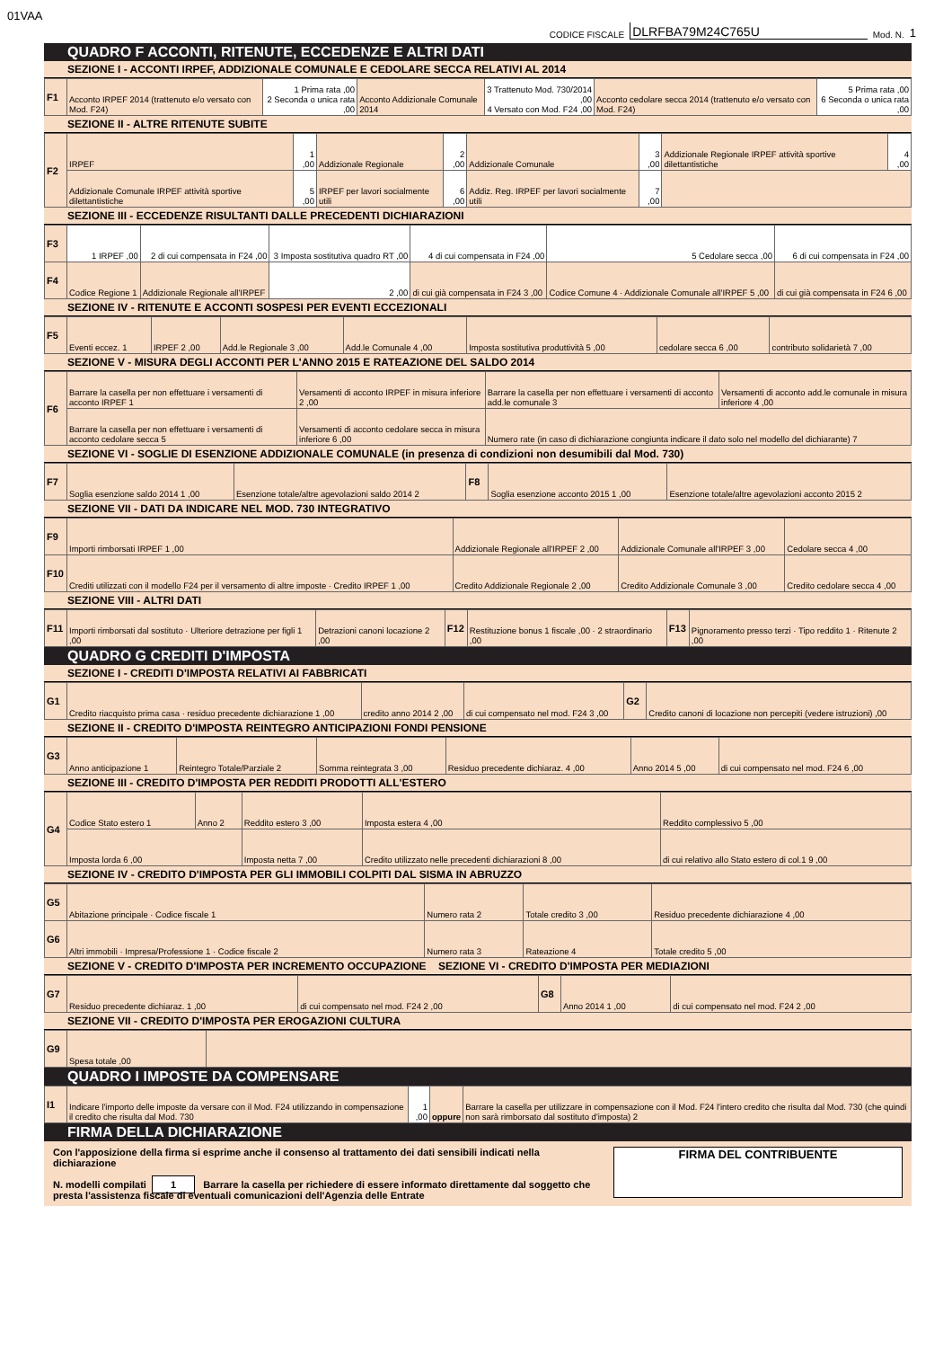01VAA
CODICE FISCALE DLRFBA79M24C765U Mod. N. 1
QUADRO F ACCONTI, RITENUTE, ECCEDENZE E ALTRI DATI
SEZIONE I - ACCONTI IRPEF, ADDIZIONALE COMUNALE E CEDOLARE SECCA RELATIVI AL 2014
| F1 | Acconto IRPEF 2014 (trattenuto e/o versato con Mod. F24) | 1 Prima rata ,00 2 Seconda o unica rata ,00 | Acconto Addizionale Comunale 2014 | 3 Trattenuto Mod. 730/2014 ,00 4 Versato con Mod. F24 ,00 | Acconto cedolare secca 2014 (trattenuto e/o versato con Mod. F24) | 5 Prima rata ,00 6 Seconda o unica rata ,00 |
SEZIONE II - ALTRE RITENUTE SUBITE
| F2 | IRPEF | 1 ,00 | Addizionale Regionale | 2 ,00 | Addizionale Comunale | 3 ,00 | Addizionale Regionale IRPEF attività sportive dilettantistiche | 4 ,00 |
| | Addizionale Comunale IRPEF attività sportive dilettantistiche | 5 ,00 | IRPEF per lavori socialmente utili | 6 ,00 | Addiz. Reg. IRPEF per lavori socialmente utili | 7 ,00 | | |
SEZIONE III - ECCEDENZE RISULTANTI DALLE PRECEDENTI DICHIARAZIONI
| F3 | 1 IRPEF ,00 | 2 di cui compensata in F24 ,00 | 3 Imposta sostitutiva quadro RT ,00 | 4 di cui compensata in F24 ,00 | 5 Cedolare secca ,00 | 6 di cui compensata in F24 ,00 |
| F4 | Codice Regione 1 | Addizionale Regionale all'IRPEF | 2 ,00 | di cui già compensata in F24 3 ,00 | Codice Comune 4 · Addizionale Comunale all'IRPEF 5 ,00 | di cui già compensata in F24 6 ,00 |
SEZIONE IV - RITENUTE E ACCONTI SOSPESI PER EVENTI ECCEZIONALI
| F5 | Eventi eccez. 1 | IRPEF 2 ,00 | Add.le Regionale 3 ,00 | Add.le Comunale 4 ,00 | Imposta sostitutiva produttività 5 ,00 | cedolare secca 6 ,00 | contributo solidarietà 7 ,00 |
SEZIONE V - MISURA DEGLI ACCONTI PER L'ANNO 2015 E RATEAZIONE DEL SALDO 2014
| F6 | Barrare la casella per non effettuare i versamenti di acconto IRPEF 1 | Versamenti di acconto IRPEF in misura inferiore 2 ,00 | Barrare la casella per non effettuare i versamenti di acconto add.le comunale 3 | Versamenti di acconto add.le comunale in misura inferiore 4 ,00 |
| | Barrare la casella per non effettuare i versamenti di acconto cedolare secca 5 | Versamenti di acconto cedolare secca in misura inferiore 6 ,00 | Numero rate (in caso di dichiarazione congiunta indicare il dato solo nel modello del dichiarante) 7 | |
SEZIONE VI - SOGLIE DI ESENZIONE ADDIZIONALE COMUNALE (in presenza di condizioni non desumibili dal Mod. 730)
| F7 | Soglia esenzione saldo 2014 1 ,00 | Esenzione totale/altre agevolazioni saldo 2014 2 | F8 | Soglia esenzione acconto 2015 1 ,00 | Esenzione totale/altre agevolazioni acconto 2015 2 |
SEZIONE VII - DATI DA INDICARE NEL MOD. 730 INTEGRATIVO
| F9 | Importi rimborsati IRPEF 1 ,00 | Addizionale Regionale all'IRPEF 2 ,00 | Addizionale Comunale all'IRPEF 3 ,00 | Cedolare secca 4 ,00 |
| F10 | Crediti utilizzati con il modello F24 per il versamento di altre imposte · Credito IRPEF 1 ,00 | Credito Addizionale Regionale 2 ,00 | Credito Addizionale Comunale 3 ,00 | Credito cedolare secca 4 ,00 |
SEZIONE VIII - ALTRI DATI
| F11 | Importi rimborsati dal sostituto · Ulteriore detrazione per figli 1 ,00 | Detrazioni canoni locazione 2 ,00 | F12 | Restituzione bonus 1 fiscale ,00 · 2 straordinario ,00 | F13 | Pignoramento presso terzi · Tipo reddito 1 · Ritenute 2 ,00 |
QUADRO G CREDITI D'IMPOSTA
SEZIONE I - CREDITI D'IMPOSTA RELATIVI AI FABBRICATI
| G1 | Credito riacquisto prima casa · residuo precedente dichiarazione 1 ,00 | credito anno 2014 2 ,00 | di cui compensato nel mod. F24 3 ,00 | G2 | Credito canoni di locazione non percepiti (vedere istruzioni) ,00 |
SEZIONE II - CREDITO D'IMPOSTA REINTEGRO ANTICIPAZIONI FONDI PENSIONE
| G3 | Anno anticipazione 1 | Reintegro Totale/Parziale 2 | Somma reintegrata 3 ,00 | Residuo precedente dichiaraz. 4 ,00 | Anno 2014 5 ,00 | di cui compensato nel mod. F24 6 ,00 |
SEZIONE III - CREDITO D'IMPOSTA PER REDDITI PRODOTTI ALL'ESTERO
| G4 | Codice Stato estero 1 | Anno 2 | Reddito estero 3 ,00 | Imposta estera 4 ,00 | Reddito complessivo 5 ,00 |
| | Imposta lorda 6 ,00 | | Imposta netta 7 ,00 | Credito utilizzato nelle precedenti dichiarazioni 8 ,00 | di cui relativo allo Stato estero di col.1 9 ,00 |
SEZIONE IV - CREDITO D'IMPOSTA PER GLI IMMOBILI COLPITI DAL SISMA IN ABRUZZO
| G5 | Abitazione principale · Codice fiscale 1 | Numero rata 2 | Totale credito 3 ,00 | Residuo precedente dichiarazione 4 ,00 |
| G6 | Altri immobili · Impresa/Professione 1 · Codice fiscale 2 | Numero rata 3 | Rateazione 4 | Totale credito 5 ,00 |
SEZIONE V - CREDITO D'IMPOSTA PER INCREMENTO OCCUPAZIONE SEZIONE VI - CREDITO D'IMPOSTA PER MEDIAZIONI
| G7 | Residuo precedente dichiaraz. 1 ,00 | di cui compensato nel mod. F24 2 ,00 | G8 | Anno 2014 1 ,00 | di cui compensato nel mod. F24 2 ,00 |
SEZIONE VII - CREDITO D'IMPOSTA PER EROGAZIONI CULTURA
| G9 | Spesa totale ,00 | |
QUADRO I IMPOSTE DA COMPENSARE
| I1 | Indicare l'importo delle imposte da versare con il Mod. F24 utilizzando in compensazione il credito che risulta dal Mod. 730 | 1 ,00 | oppure | Barrare la casella per utilizzare in compensazione con il Mod. F24 l'intero credito che risulta dal Mod. 730 (che quindi non sarà rimborsato dal sostituto d'imposta) 2 |
FIRMA DELLA DICHIARAZIONE
Con l'apposizione della firma si esprime anche il consenso al trattamento dei dati sensibili indicati nella dichiarazione
N. modelli compilati 1 Barrare la casella per richiedere di essere informato direttamente dal soggetto che presta l'assistenza fiscale di eventuali comunicazioni dell'Agenzia delle Entrate
FIRMA DEL CONTRIBUENTE